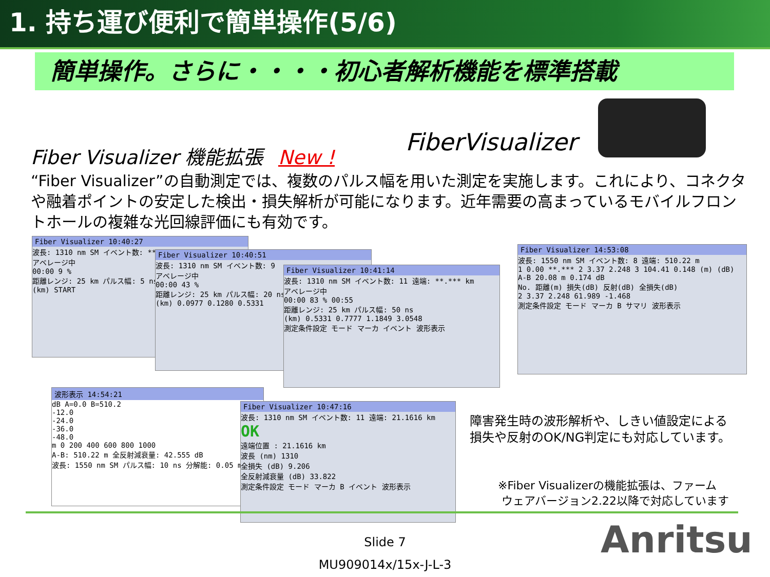1. 持ち運び便利で簡単操作(5/6)
簡単操作。さらに・・・・初心者解析機能を標準搭載
FiberVisualizer
Fiber Visualizer 機能拡張 New !
“Fiber Visualizer”の自動測定では、複数のパルス幅を用いた測定を実施します。これにより、コネクタや融着ポイントの安定した検出・損失解析が可能になります。近年需要の高まっているモバイルフロントホールの複雑な光回線評価にも有効です。
Fiber Visualizer 10:40:27
波長: 1310 nm SM イベント数: **
アベレージ中
00:00 9 %
距離レンジ: 25 km パルス幅: 5 ns
(km) START
Fiber Visualizer 10:40:51
波長: 1310 nm SM イベント数: 9
アベレージ中
00:00 43 %
距離レンジ: 25 km パルス幅: 20 ns
(km) 0.0977 0.1280 0.5331
Fiber Visualizer 10:41:14
波長: 1310 nm SM イベント数: 11 遠端: **.*** km
アベレージ中
00:00 83 % 00:55
距離レンジ: 25 km パルス幅: 50 ns
(km) 0.5331 0.7777 1.1849 3.0548
測定条件設定 モード マーカ イベント 波形表示
Fiber Visualizer 14:53:08
波長: 1550 nm SM イベント数: 8 遠端: 510.22 m
1 0.00 **.*** 2 3.37 2.248 3 104.41 0.148 (m) (dB)
A-B 20.08 m 0.174 dB
No. 距離(m) 損失(dB) 反射(dB) 全損失(dB)
2 3.37 2.248 61.989 -1.468
測定条件設定 モード マーカ B サマリ 波形表示
波形表示 14:54:21
dB A=0.0 B=510.2
-12.0
-24.0
-36.0
-48.0
m 0 200 400 600 800 1000
A-B: 510.22 m 全反射減衰量: 42.555 dB
波長: 1550 nm SM パルス幅: 10 ns 分解能: 0.05 m
Fiber Visualizer 10:47:16
波長: 1310 nm SM イベント数: 11 遠端: 21.1616 km
OK
遠端位置 : 21.1616 km
波長 (nm) 1310
全損失 (dB) 9.206
全反射減衰量 (dB) 33.822
測定条件設定 モード マーカ B イベント 波形表示
障害発生時の波形解析や、しきい値設定による
損失や反射のOK/NG判定にも対応しています。
※Fiber Visualizerの機能拡張は、ファーム
ウェアバージョン2.22以降で対応しています
Slide 7
MU909014x/15x-J-L-3
Anritsu